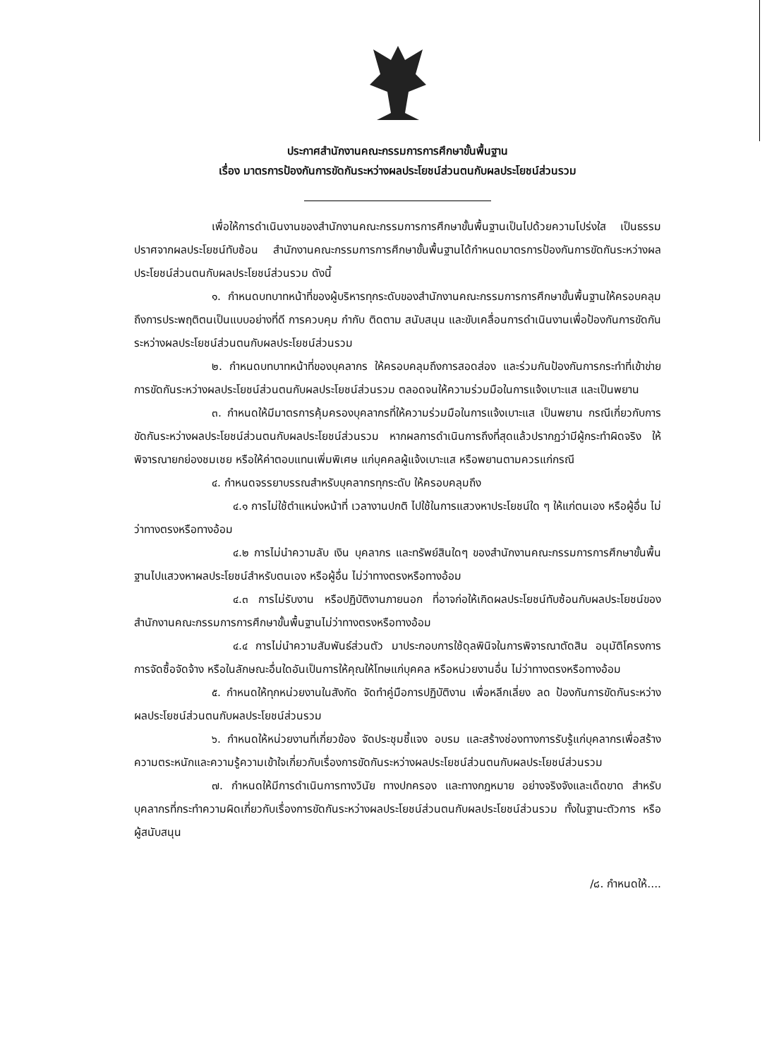ประกาศสำนักงานคณะกรรมการการศึกษาขั้นพื้นฐาน
เรื่อง มาตรการป้องกันการขัดกันระหว่างผลประโยชน์ส่วนตนกับผลประโยชน์ส่วนรวม
เพื่อให้การดำเนินงานของสำนักงานคณะกรรมการการศึกษาขั้นพื้นฐานเป็นไปด้วยความโปร่งใส เป็นธรรม ปราศจากผลประโยชน์ทับซ้อน สำนักงานคณะกรรมการการศึกษาขั้นพื้นฐานได้กำหนดมาตรการป้องกันการขัดกันระหว่างผลประโยชน์ส่วนตนกับผลประโยชน์ส่วนรวม ดังนี้
๑. กำหนดบทบาทหน้าที่ของผู้บริหารทุกระดับของสำนักงานคณะกรรมการการศึกษาขั้นพื้นฐานให้ครอบคลุมถึงการประพฤติตนเป็นแบบอย่างที่ดี การควบคุม กำกับ ติดตาม สนับสนุน และขับเคลื่อนการดำเนินงานเพื่อป้องกันการขัดกันระหว่างผลประโยชน์ส่วนตนกับผลประโยชน์ส่วนรวม
๒. กำหนดบทบาทหน้าที่ของบุคลากร ให้ครอบคลุมถึงการสอดส่อง และร่วมกันป้องกันการกระทำที่เข้าข่ายการขัดกันระหว่างผลประโยชน์ส่วนตนกับผลประโยชน์ส่วนรวม ตลอดจนให้ความร่วมมือในการแจ้งเบาะแส และเป็นพยาน
๓. กำหนดให้มีมาตรการคุ้มครองบุคลากรที่ให้ความร่วมมือในการแจ้งเบาะแส เป็นพยาน กรณีเกี่ยวกับการขัดกันระหว่างผลประโยชน์ส่วนตนกับผลประโยชน์ส่วนรวม หากผลการดำเนินการถึงที่สุดแล้วปรากฏว่ามีผู้กระทำผิดจริง ให้พิจารณายกย่องชมเชย หรือให้ค่าตอบแทนเพิ่มพิเศษ แก่บุคคลผู้แจ้งเบาะแส หรือพยานตามควรแก่กรณี
๔. กำหนดจรรยาบรรณสำหรับบุคลากรทุกระดับ ให้ครอบคลุมถึง
๔.๑ การไม่ใช้ตำแหน่งหน้าที่ เวลางานปกติ ไปใช้ในการแสวงหาประโยชน์ใด ๆ ให้แก่ตนเอง หรือผู้อื่น ไม่ว่าทางตรงหรือทางอ้อม
๔.๒ การไม่นำความลับ เงิน บุคลากร และทรัพย์สินใดๆ ของสำนักงานคณะกรรมการการศึกษาขั้นพื้นฐานไปแสวงหาผลประโยชน์สำหรับตนเอง หรือผู้อื่น ไม่ว่าทางตรงหรือทางอ้อม
๔.๓ การไม่รับงาน หรือปฏิบัติงานภายนอก ที่อาจก่อให้เกิดผลประโยชน์ทับซ้อนกับผลประโยชน์ของสำนักงานคณะกรรมการการศึกษาขั้นพื้นฐานไม่ว่าทางตรงหรือทางอ้อม
๔.๔ การไม่นำความสัมพันธ์ส่วนตัว มาประกอบการใช้ดุลพินิจในการพิจารณาตัดสิน อนุมัติโครงการ การจัดซื้อจัดจ้าง หรือในลักษณะอื่นใดอันเป็นการให้คุณให้โทษแก่บุคคล หรือหน่วยงานอื่น ไม่ว่าทางตรงหรือทางอ้อม
๕. กำหนดให้ทุกหน่วยงานในสังกัด จัดทำคู่มือการปฏิบัติงาน เพื่อหลีกเลี่ยง ลด ป้องกันการขัดกันระหว่างผลประโยชน์ส่วนตนกับผลประโยชน์ส่วนรวม
๖. กำหนดให้หน่วยงานที่เกี่ยวข้อง จัดประชุมชี้แจง อบรม และสร้างช่องทางการรับรู้แก่บุคลากรเพื่อสร้างความตระหนักและความรู้ความเข้าใจเกี่ยวกับเรื่องการขัดกันระหว่างผลประโยชน์ส่วนตนกับผลประโยชน์ส่วนรวม
๗. กำหนดให้มีการดำเนินการทางวินัย ทางปกครอง และทางกฎหมาย อย่างจริงจังและเด็ดขาด สำหรับบุคลากรที่กระทำความผิดเกี่ยวกับเรื่องการขัดกันระหว่างผลประโยชน์ส่วนตนกับผลประโยชน์ส่วนรวม ทั้งในฐานะตัวการ หรือ ผู้สนับสนุน
/๘. กำหนดให้....